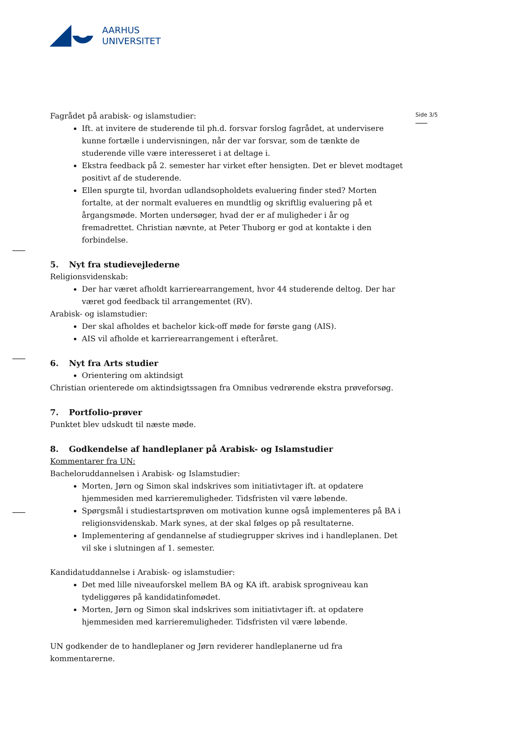AARHUS
UNIVERSITET
Side 3/5
Fagrådet på arabisk- og islamstudier:
Ift. at invitere de studerende til ph.d. forsvar forslog fagrådet, at undervisere kunne fortælle i undervisningen, når der var forsvar, som de tænkte de studerende ville være interesseret i at deltage i.
Ekstra feedback på 2. semester har virket efter hensigten. Det er blevet modtaget positivt af de studerende.
Ellen spurgte til, hvordan udlandsopholdets evaluering finder sted? Morten fortalte, at der normalt evalueres en mundtlig og skriftlig evaluering på et årgangsmøde. Morten undersøger, hvad der er af muligheder i år og fremadrettet. Christian nævnte, at Peter Thuborg er god at kontakte i den forbindelse.
5. Nyt fra studievejlederne
Religionsvidenskab:
Der har været afholdt karrierearrangement, hvor 44 studerende deltog. Der har været god feedback til arrangementet (RV).
Arabisk- og islamstudier:
Der skal afholdes et bachelor kick-off møde for første gang (AIS).
AIS vil afholde et karrierearrangement i efteråret.
6. Nyt fra Arts studier
Orientering om aktindsigt
Christian orienterede om aktindsigtssagen fra Omnibus vedrørende ekstra prøveforsøg.
7. Portfolio-prøver
Punktet blev udskudt til næste møde.
8. Godkendelse af handleplaner på Arabisk- og Islamstudier
Kommentarer fra UN:
Bacheloruddannelsen i Arabisk- og Islamstudier:
Morten, Jørn og Simon skal indskrives som initiativtager ift. at opdatere hjemmesiden med karrieremuligheder. Tidsfristen vil være løbende.
Spørgsmål i studiestartsprøven om motivation kunne også implementeres på BA i religionsvidenskab. Mark synes, at der skal følges op på resultaterne.
Implementering af gendannelse af studiegrupper skrives ind i handleplanen. Det vil ske i slutningen af 1. semester.
Kandidatuddannelse i Arabisk- og islamstudier:
Det med lille niveauforskel mellem BA og KA ift. arabisk sprogniveau kan tydeliggøres på kandidatinfomødet.
Morten, Jørn og Simon skal indskrives som initiativtager ift. at opdatere hjemmesiden med karrieremuligheder. Tidsfristen vil være løbende.
UN godkender de to handleplaner og Jørn reviderer handleplanerne ud fra kommentarerne.